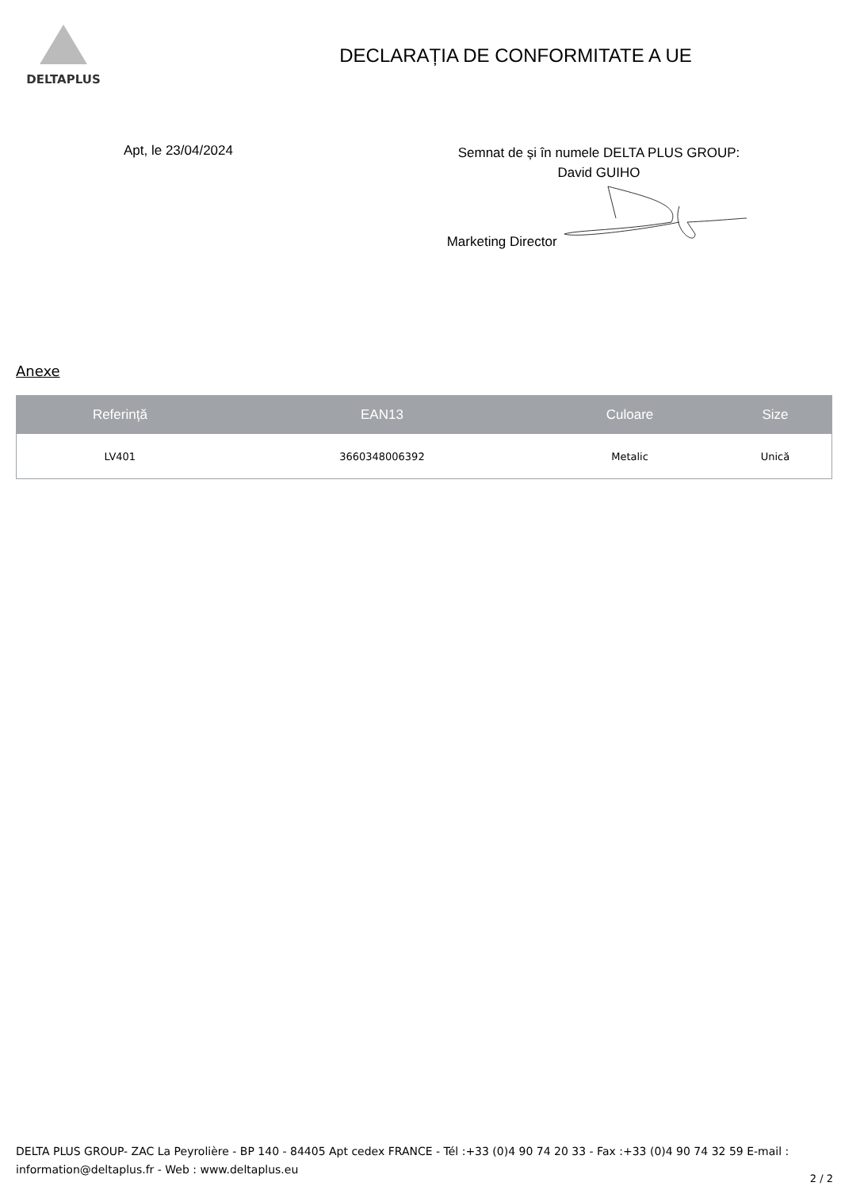DELTAPLUS
DECLARAȚIA DE CONFORMITATE A UE
Apt, le 23/04/2024
Semnat de și în numele DELTA PLUS GROUP:
David GUIHO
Marketing Director
Anexe
| Referință | EAN13 | Culoare | Size |
| --- | --- | --- | --- |
| LV401 | 3660348006392 | Metalic | Unică |
DELTA PLUS GROUP- ZAC La Peyrolière - BP 140 - 84405 Apt cedex FRANCE - Tél :+33 (0)4 90 74 20 33 - Fax :+33 (0)4 90 74 32 59 E-mail : information@deltaplus.fr - Web : www.deltaplus.eu
2 / 2